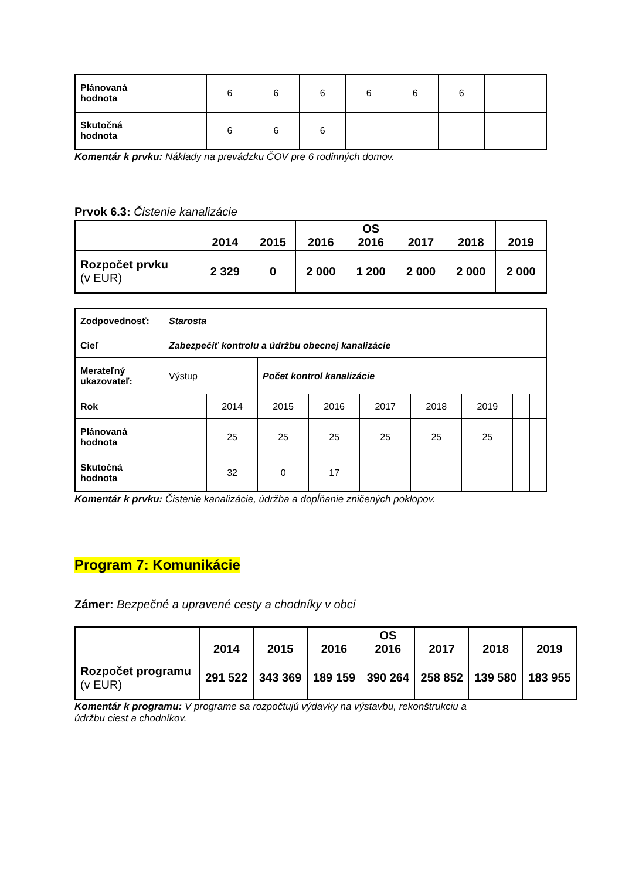| Plánovaná hodnota | | 6 | 6 | 6 | 6 | 6 | 6 | | |
| Skutočná hodnota | | 6 | 6 | 6 | | | | | |
Komentár k prvku: Náklady na prevádzku ČOV pre 6 rodinných domov.
Prvok 6.3: Čistenie kanalizácie
| | 2014 | 2015 | 2016 | OS 2016 | 2017 | 2018 | 2019 |
| Rozpočet prvku (v EUR) | 2 329 | 0 | 2 000 | 1 200 | 2 000 | 2 000 | 2 000 |
| Zodpovednosť: | Starosta | | | | | | | | |
| Cieľ | Zabezpečiť kontrolu a údržbu obecnej kanalizácie | | | | | | | | |
| Merateľný ukazovateľ: | Výstup | | Počet kontrol kanalizácie | | | | | | |
| Rok | | 2014 | 2015 | 2016 | 2017 | 2018 | 2019 | | |
| Plánovaná hodnota | | 25 | 25 | 25 | 25 | 25 | 25 | | |
| Skutočná hodnota | | 32 | 0 | 17 | | | | | |
Komentár k prvku: Čistenie kanalizácie, údržba a dopĺňanie zničených poklopov.
Program 7: Komunikácie
Zámer: Bezpečné a upravené cesty a chodníky v obci
| | 2014 | 2015 | 2016 | OS 2016 | 2017 | 2018 | 2019 |
| Rozpočet programu (v EUR) | 291 522 | 343 369 | 189 159 | 390 264 | 258 852 | 139 580 | 183 955 |
Komentár k programu: V programe sa rozpočtujú výdavky na výstavbu, rekonštrukciu a
údržbu ciest a chodníkov.